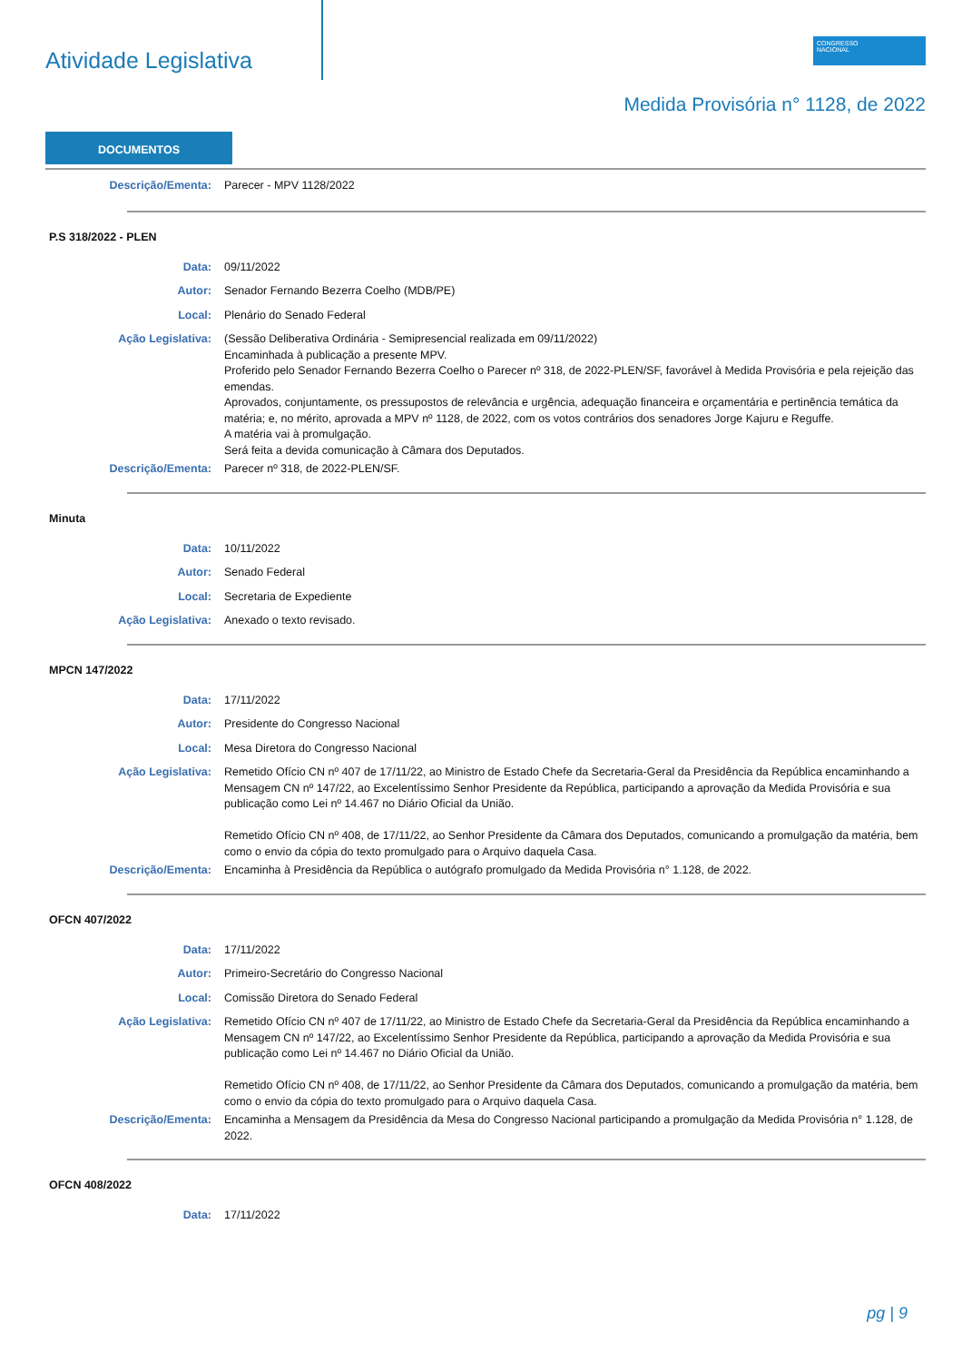Atividade Legislativa
CONGRESSO
NACIONAL
Medida Provisória n° 1128, de 2022
DOCUMENTOS
Descrição/Ementa: Parecer - MPV 1128/2022
P.S 318/2022 - PLEN
Data: 09/11/2022
Autor: Senador Fernando Bezerra Coelho (MDB/PE)
Local: Plenário do Senado Federal
Ação Legislativa: (Sessão Deliberativa Ordinária - Semipresencial realizada em 09/11/2022)
Encaminhada à publicação a presente MPV.
Proferido pelo Senador Fernando Bezerra Coelho o Parecer nº 318, de 2022-PLEN/SF, favorável à Medida Provisória e pela rejeição das emendas.
Aprovados, conjuntamente, os pressupostos de relevância e urgência, adequação financeira e orçamentária e pertinência temática da matéria; e, no mérito, aprovada a MPV nº 1128, de 2022, com os votos contrários dos senadores Jorge Kajuru e Reguffe.
A matéria vai à promulgação.
Será feita a devida comunicação à Câmara dos Deputados.
Descrição/Ementa: Parecer nº 318, de 2022-PLEN/SF.
Minuta
Data: 10/11/2022
Autor: Senado Federal
Local: Secretaria de Expediente
Ação Legislativa: Anexado o texto revisado.
MPCN 147/2022
Data: 17/11/2022
Autor: Presidente do Congresso Nacional
Local: Mesa Diretora do Congresso Nacional
Ação Legislativa: Remetido Ofício CN nº 407 de 17/11/22, ao Ministro de Estado Chefe da Secretaria-Geral da Presidência da República encaminhando a Mensagem CN nº 147/22, ao Excelentíssimo Senhor Presidente da República, participando a aprovação da Medida Provisória e sua publicação como Lei nº 14.467 no Diário Oficial da União.
Remetido Ofício CN nº 408, de 17/11/22, ao Senhor Presidente da Câmara dos Deputados, comunicando a promulgação da matéria, bem como o envio da cópia do texto promulgado para o Arquivo daquela Casa.
Descrição/Ementa: Encaminha à Presidência da República o autógrafo promulgado da Medida Provisória n° 1.128, de 2022.
OFCN 407/2022
Data: 17/11/2022
Autor: Primeiro-Secretário do Congresso Nacional
Local: Comissão Diretora do Senado Federal
Ação Legislativa: Remetido Ofício CN nº 407 de 17/11/22, ao Ministro de Estado Chefe da Secretaria-Geral da Presidência da República encaminhando a Mensagem CN nº 147/22, ao Excelentíssimo Senhor Presidente da República, participando a aprovação da Medida Provisória e sua publicação como Lei nº 14.467 no Diário Oficial da União.
Remetido Ofício CN nº 408, de 17/11/22, ao Senhor Presidente da Câmara dos Deputados, comunicando a promulgação da matéria, bem como o envio da cópia do texto promulgado para o Arquivo daquela Casa.
Descrição/Ementa: Encaminha a Mensagem da Presidência da Mesa do Congresso Nacional participando a promulgação da Medida Provisória n° 1.128, de 2022.
OFCN 408/2022
Data: 17/11/2022
pg | 9